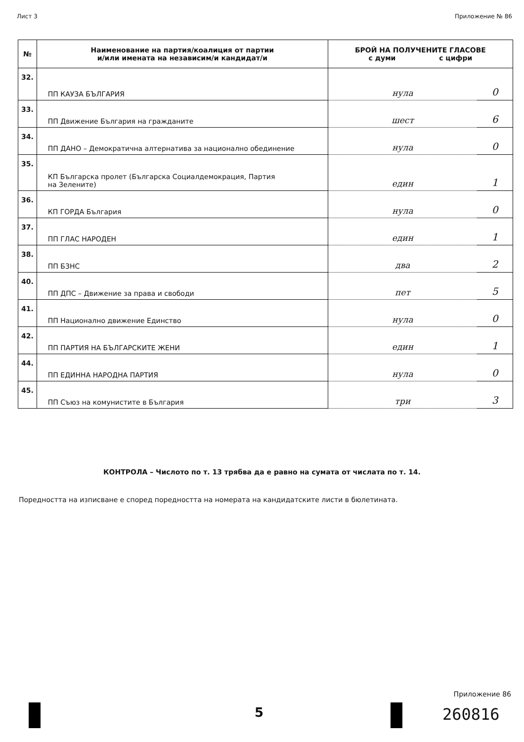Лист 3 Приложение № 86
| № | Наименование на партия/коалиция от партии и/или имената на независим/и кандидат/и | БРОЙ НА ПОЛУЧЕНИТЕ ГЛАСОВЕ с думи с цифри | |
| --- | --- | --- | --- |
| 32. | ПП КАУЗА БЪЛГАРИЯ | нула | 0 |
| 33. | ПП Движение България на гражданите | шест | 6 |
| 34. | ПП ДАНО – Демократична алтернатива за национално обединение | нула | 0 |
| 35. | КП Българска пролет (Българска Социалдемокрация, Партия на Зелените) | един | 1 |
| 36. | КП ГОРДА България | нула | 0 |
| 37. | ПП ГЛАС НАРОДЕН | един | 1 |
| 38. | ПП БЗНС | два | 2 |
| 40. | ПП ДПС – Движение за права и свободи | пет | 5 |
| 41. | ПП Национално движение Единство | нула | 0 |
| 42. | ПП ПАРТИЯ НА БЪЛГАРСКИТЕ ЖЕНИ | един | 1 |
| 44. | ПП ЕДИННА НАРОДНА ПАРТИЯ | нула | 0 |
| 45. | ПП Съюз на комунистите в България | три | 3 |
КОНТРОЛА – Числото по т. 13 трябва да е равно на сумата от числата по т. 14.
Поредността на изписване е според поредността на номерата на кандидатските листи в бюлетината.
5
Приложение 86
260816